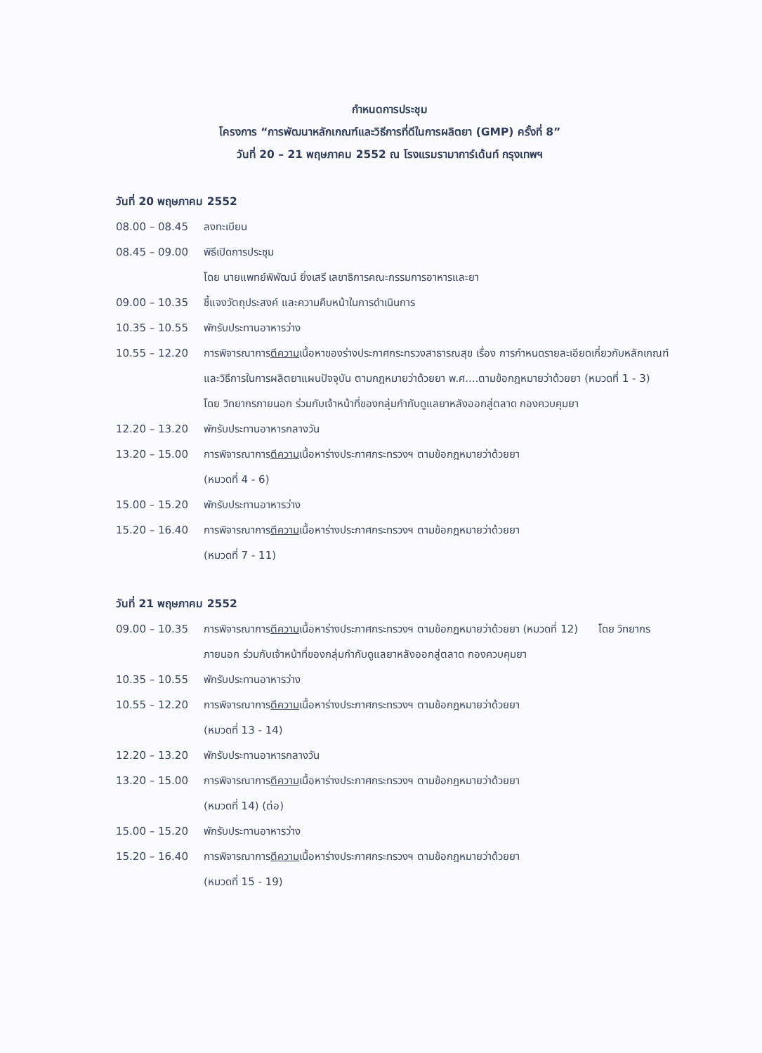กำหนดการประชุม
โครงการ “การพัฒนาหลักเกณฑ์และวิธีการที่ดีในการผลิตยา (GMP) ครั้งที่ 8”
วันที่ 20 – 21 พฤษภาคม 2552 ณ โรงแรมรามาการ์เด้นท์ กรุงเทพฯ
วันที่ 20 พฤษภาคม 2552
| 08.00 – 08.45 | ลงทะเบียน |
| 08.45 – 09.00 | พิธีเปิดการประชุม โดย นายแพทย์พิพัฒน์ ยิ่งเสรี เลขาธิการคณะกรรมการอาหารและยา |
| 09.00 – 10.35 | ชี้แจงวัตถุประสงค์ และความคืบหน้าในการดำเนินการ |
| 10.35 – 10.55 | พักรับประทานอาหารว่าง |
| 10.55 – 12.20 | การพิจารณาการ ตีความ เนื้อหาของร่างประกาศกระทรวงสาธารณสุข เรื่อง การกำหนดรายละเอียดเกี่ยวกับหลักเกณฑ์และวิธีการในการผลิตยาแผนปัจจุบัน ตามกฎหมายว่าด้วยยา พ.ศ....ตามข้อกฎหมายว่าด้วยยา (หมวดที่ 1 - 3) โดย วิทยากรภายนอก ร่วมกับเจ้าหน้าที่ของกลุ่มกำกับดูแลยาหลังออกสู่ตลาด กองควบคุมยา |
| 12.20 – 13.20 | พักรับประทานอาหารกลางวัน |
| 13.20 – 15.00 | การพิจารณาการ ตีความ เนื้อหาร่างประกาศกระทรวงฯ ตามข้อกฎหมายว่าด้วยยา (หมวดที่ 4 - 6) |
| 15.00 – 15.20 | พักรับประทานอาหารว่าง |
| 15.20 – 16.40 | การพิจารณาการ ตีความ เนื้อหาร่างประกาศกระทรวงฯ ตามข้อกฎหมายว่าด้วยยา (หมวดที่ 7 - 11) |
วันที่ 21 พฤษภาคม 2552
| 09.00 – 10.35 | การพิจารณาการ ตีความ เนื้อหาร่างประกาศกระทรวงฯ ตามข้อกฎหมายว่าด้วยยา (หมวดที่ 12) โดย วิทยากรภายนอก ร่วมกับเจ้าหน้าที่ของกลุ่มกำกับดูแลยาหลังออกสู่ตลาด กองควบคุมยา |
| 10.35 – 10.55 | พักรับประทานอาหารว่าง |
| 10.55 – 12.20 | การพิจารณาการ ตีความ เนื้อหาร่างประกาศกระทรวงฯ ตามข้อกฎหมายว่าด้วยยา (หมวดที่ 13 - 14) |
| 12.20 – 13.20 | พักรับประทานอาหารกลางวัน |
| 13.20 – 15.00 | การพิจารณาการ ตีความ เนื้อหาร่างประกาศกระทรวงฯ ตามข้อกฎหมายว่าด้วยยา (หมวดที่ 14) (ต่อ) |
| 15.00 – 15.20 | พักรับประทานอาหารว่าง |
| 15.20 – 16.40 | การพิจารณาการ ตีความ เนื้อหาร่างประกาศกระทรวงฯ ตามข้อกฎหมายว่าด้วยยา (หมวดที่ 15 - 19) |